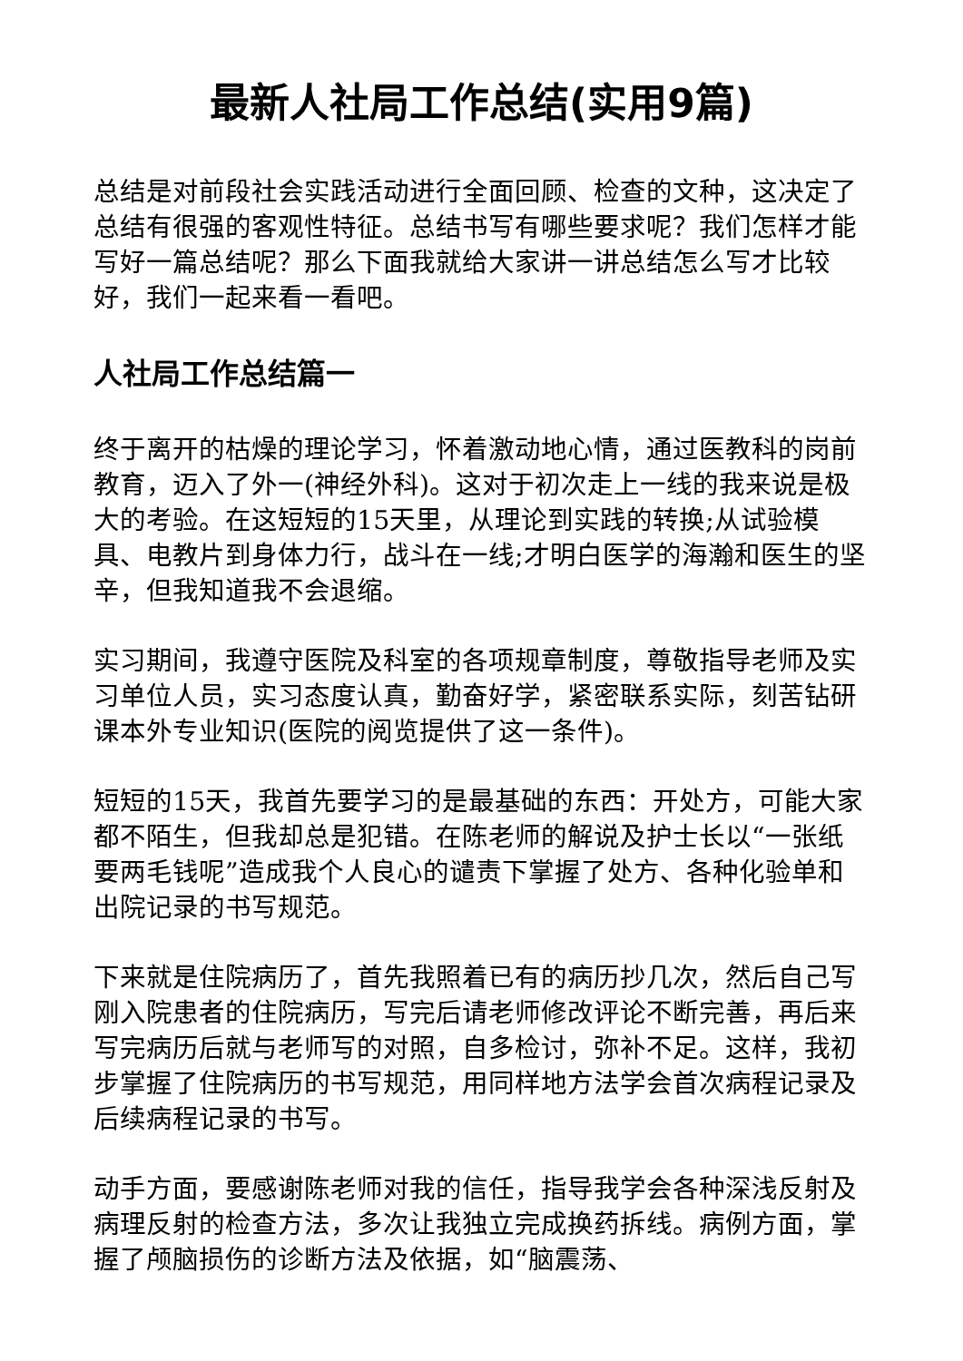最新人社局工作总结(实用9篇)
总结是对前段社会实践活动进行全面回顾、检查的文种，这决定了总结有很强的客观性特征。总结书写有哪些要求呢？我们怎样才能写好一篇总结呢？那么下面我就给大家讲一讲总结怎么写才比较好，我们一起来看一看吧。
人社局工作总结篇一
终于离开的枯燥的理论学习，怀着激动地心情，通过医教科的岗前教育，迈入了外一(神经外科)。这对于初次走上一线的我来说是极大的考验。在这短短的15天里，从理论到实践的转换;从试验模具、电教片到身体力行，战斗在一线;才明白医学的海瀚和医生的坚辛，但我知道我不会退缩。
实习期间，我遵守医院及科室的各项规章制度，尊敬指导老师及实习单位人员，实习态度认真，勤奋好学，紧密联系实际，刻苦钻研课本外专业知识(医院的阅览提供了这一条件)。
短短的15天，我首先要学习的是最基础的东西：开处方，可能大家都不陌生，但我却总是犯错。在陈老师的解说及护士长以“一张纸要两毛钱呢”造成我个人良心的谴责下掌握了处方、各种化验单和出院记录的书写规范。
下来就是住院病历了，首先我照着已有的病历抄几次，然后自己写刚入院患者的住院病历，写完后请老师修改评论不断完善，再后来写完病历后就与老师写的对照，自多检讨，弥补不足。这样，我初步掌握了住院病历的书写规范，用同样地方法学会首次病程记录及后续病程记录的书写。
动手方面，要感谢陈老师对我的信任，指导我学会各种深浅反射及病理反射的检查方法，多次让我独立完成换药拆线。病例方面，掌握了颅脑损伤的诊断方法及依据，如“脑震荡、